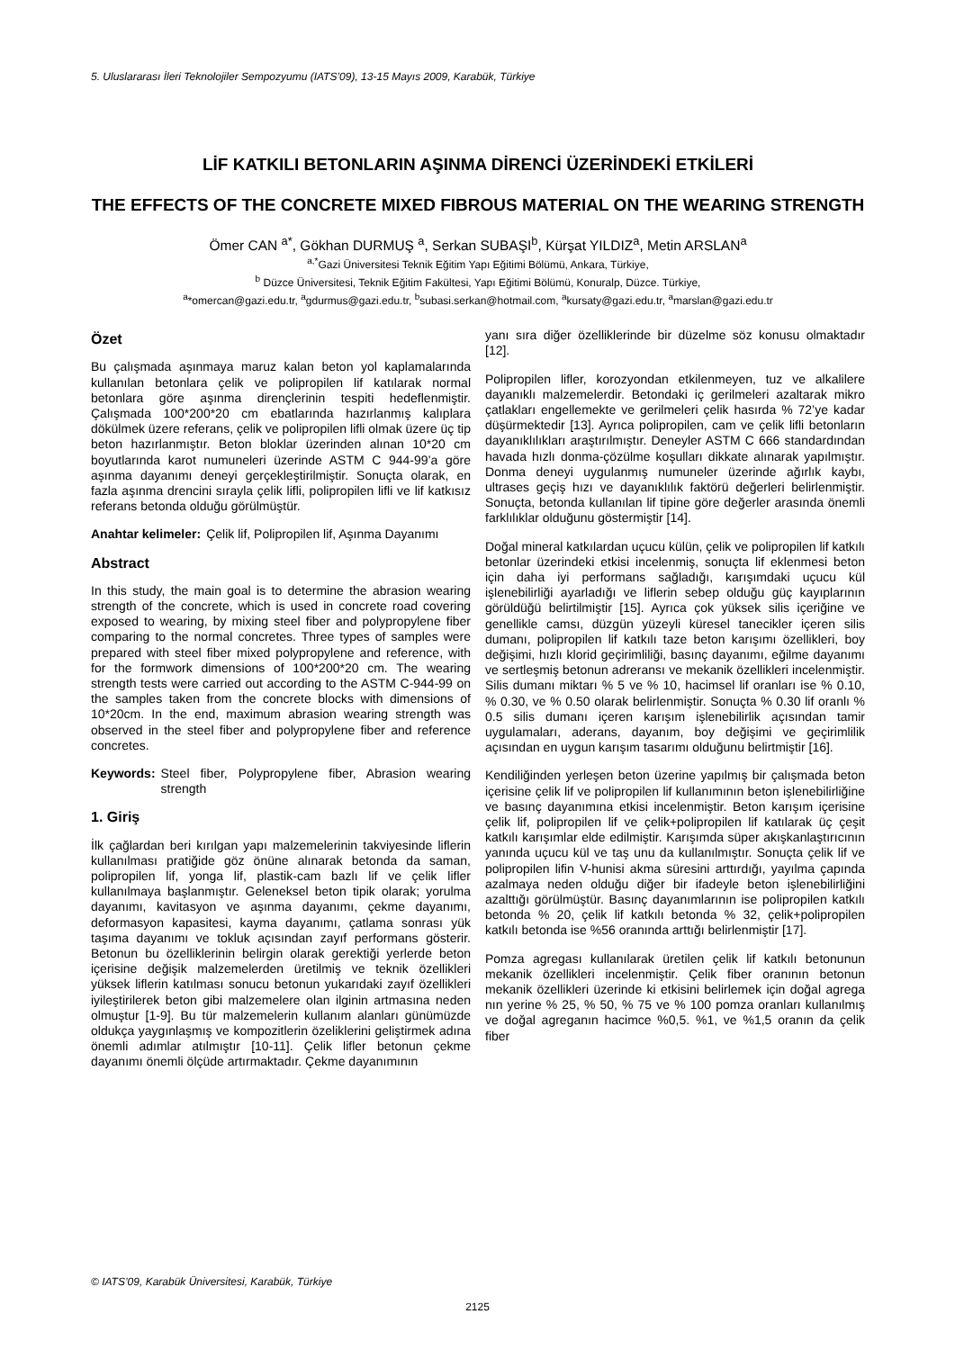5. Uluslararası İleri Teknolojiler Sempozyumu (IATS’09), 13-15 Mayıs 2009, Karabük, Türkiye
LİF KATKILI BETONLARIN AŞINMA DİRENCİ ÜZERİNDEKİ ETKİLERİ
THE EFFECTS OF THE CONCRETE MIXED FIBROUS MATERIAL ON THE WEARING STRENGTH
Ömer CAN <sup>a*</sup>, Gökhan DURMUŞ <sup>a</sup>, Serkan SUBAŞI<sup>b</sup>, Kürşat YILDIZ<sup>a</sup>, Metin ARSLAN<sup>a</sup>
<sup>a,*</sup>Gazi Üniversitesi Teknik Eğitim Yapı Eğitimi Bölümü, Ankara, Türkiye,
<sup>b</sup> Düzce Üniversitesi, Teknik Eğitim Fakültesi, Yapı Eğitimi Bölümü, Konuralp, Düzce. Türkiye,
<sup>a</sup>*omercan@gazi.edu.tr, <sup>a</sup>gdurmus@gazi.edu.tr, <sup>b</sup>subasi.serkan@hotmail.com, <sup>a</sup>kursaty@gazi.edu.tr, <sup>a</sup>marslan@gazi.edu.tr
Özet
Bu çalışmada aşınmaya maruz kalan beton yol kaplamalarında kullanılan betonlara çelik ve polipropilen lif katılarak normal betonlara göre aşınma dirençlerinin tespiti hedeflenmiştir. Çalışmada 100*200*20 cm ebatlarında hazırlanmış kalıplara dökülmek üzere referans, çelik ve polipropilen lifli olmak üzere üç tip beton hazırlanmıştır. Beton bloklar üzerinden alınan 10*20 cm boyutlarında karot numuneleri üzerinde ASTM C 944-99’a göre aşınma dayanımı deneyi gerçekleştirilmiştir. Sonuçta olarak, en fazla aşınma drencini sırayla çelik lifli, polipropilen lifli ve lif katkısız referans betonda olduğu görülmüştür.
Anahtar kelimeler: Çelik lif, Polipropilen lif, Aşınma Dayanımı
Abstract
In this study, the main goal is to determine the abrasion wearing strength of the concrete, which is used in concrete road covering exposed to wearing, by mixing steel fiber and polypropylene fiber comparing to the normal concretes. Three types of samples were prepared with steel fiber mixed polypropylene and reference, with for the formwork dimensions of 100*200*20 cm. The wearing strength tests were carried out according to the ASTM C-944-99 on the samples taken from the concrete blocks with dimensions of 10*20cm. In the end, maximum abrasion wearing strength was observed in the steel fiber and polypropylene fiber and reference concretes.
Keywords: Steel fiber, Polypropylene fiber, Abrasion wearing strength
1. Giriş
İlk çağlardan beri kırılgan yapı malzemelerinin takviyesinde liflerin kullanılması pratiğide göz önüne alınarak betonda da saman, polipropilen lif, yonga lif, plastik-cam bazlı lif ve çelik lifler kullanılmaya başlanmıştır. Geleneksel beton tipik olarak; yorulma dayanımı, kavitasyon ve aşınma dayanımı, çekme dayanımı, deformasyon kapasitesi, kayma dayanımı, çatlama sonrası yük taşıma dayanımı ve tokluk açısından zayıf performans gösterir. Betonun bu özelliklerinin belirgin olarak gerektiği yerlerde beton içerisine değişik malzemelerden üretilmiş ve teknik özellikleri yüksek liflerin katılması sonucu betonun yukarıdaki zayıf özellikleri iyileştirilerek beton gibi malzemelere olan ilginin artmasına neden olmuştur [1-9]. Bu tür malzemelerin kullanım alanları günümüzde oldukça yaygınlaşmış ve kompozitlerin özeliklerini geliştirmek adına önemli adımlar atılmıştır [10-11]. Çelik lifler betonun çekme dayanımı önemli ölçüde artırmaktadır. Çekme dayanımının
yanı sıra diğer özelliklerinde bir düzelme söz konusu olmaktadır [12].
Polipropilen lifler, korozyondan etkilenmeyen, tuz ve alkalilere dayanıklı malzemelerdir. Betondaki iç gerilmeleri azaltarak mikro çatlakları engellemekte ve gerilmeleri çelik hasırda % 72’ye kadar düşürmektedir [13]. Ayrıca polipropilen, cam ve çelik lifli betonların dayanıklılıkları araştırılmıştır. Deneyler ASTM C 666 standardından havada hızlı donma-çözülme koşulları dikkate alınarak yapılmıştır. Donma deneyi uygulanmış numuneler üzerinde ağırlık kaybı, ultrases geçiş hızı ve dayanıklılık faktörü değerleri belirlenmiştir. Sonuçta, betonda kullanılan lif tipine göre değerler arasında önemli farklılıklar olduğunu göstermiştir [14].
Doğal mineral katkılardan uçucu külün, çelik ve polipropilen lif katkılı betonlar üzerindeki etkisi incelenmiş, sonuçta lif eklenmesi beton için daha iyi performans sağladığı, karışımdaki uçucu kül işlenebilirliği ayarladığı ve liflerin sebep olduğu güç kayıplarının görüldüğü belirtilmiştir [15]. Ayrıca çok yüksek silis içeriğine ve genellikle camsı, düzgün yüzeyli küresel tanecikler içeren silis dumanı, polipropilen lif katkılı taze beton karışımı özellikleri, boy değişimi, hızlı klorid geçirimliliği, basınç dayanımı, eğilme dayanımı ve sertleşmiş betonun adreransı ve mekanik özellikleri incelenmiştir. Silis dumanı miktarı % 5 ve % 10, hacimsel lif oranları ise % 0.10, % 0.30, ve % 0.50 olarak belirlenmiştir. Sonuçta % 0.30 lif oranlı % 0.5 silis dumanı içeren karışım işlenebilirlik açısından tamir uygulamaları, aderans, dayanım, boy değişimi ve geçirimlilik açısından en uygun karışım tasarımı olduğunu belirtmiştir [16].
Kendiliğinden yerleşen beton üzerine yapılmış bir çalışmada beton içerisine çelik lif ve polipropilen lif kullanımının beton işlenebilirliğine ve basınç dayanımına etkisi incelenmiştir. Beton karışım içerisine çelik lif, polipropilen lif ve çelik+polipropilen lif katılarak üç çeşit katkılı karışımlar elde edilmiştir. Karışımda süper akışkanlaştırıcının yanında uçucu kül ve taş unu da kullanılmıştır. Sonuçta çelik lif ve polipropilen lifin V-hunisi akma süresini arttırdığı, yayılma çapında azalmaya neden olduğu diğer bir ifadeyle beton işlenebilirliğini azalttığı görülmüştür. Basınç dayanımlarının ise polipropilen katkılı betonda % 20, çelik lif katkılı betonda % 32, çelik+polipropilen katkılı betonda ise %56 oranında arttığı belirlenmiştir [17].
Pomza agregası kullanılarak üretilen çelik lif katkılı betonunun mekanik özellikleri incelenmiştir. Çelik fiber oranının betonun mekanik özellikleri üzerinde ki etkisini belirlemek için doğal agrega nın yerine % 25, % 50, % 75 ve % 100 pomza oranları kullanılmış ve doğal agreganın hacimce %0,5. %1, ve %1,5 oranın da çelik fiber
© IATS’09, Karabük Üniversitesi, Karabük, Türkiye
2125